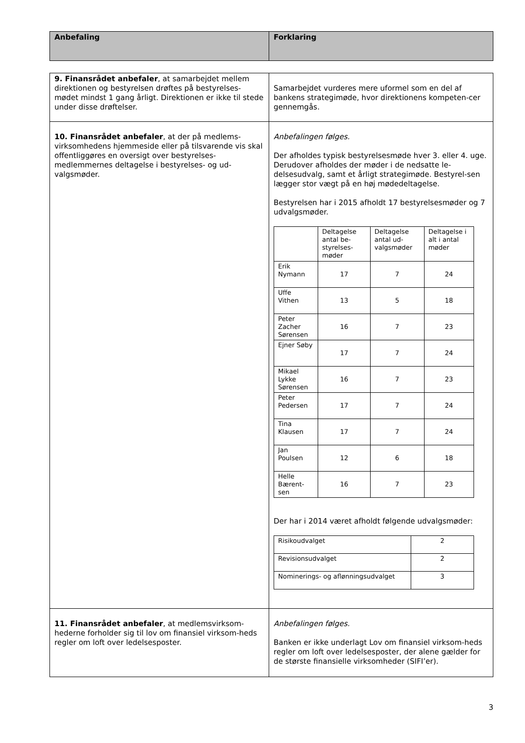| Anbefaling | Forklaring |
| 9. Finansrådet anbefaler , at samarbejdet mellem direktionen og bestyrelsen drøftes på bestyrelses-mødet mindst 1 gang årligt. Direktionen er ikke til stede under disse drøftelser. | Samarbejdet vurderes mere uformel som en del af bankens strategimøde, hvor direktionens kompeten-cer gennemgås. |
| 10. Finansrådet anbefaler , at der på medlems-virksomhedens hjemmeside eller på tilsvarende vis skal offentliggøres en oversigt over bestyrelses-medlemmernes deltagelse i bestyrelses- og ud-valgsmøder. | Anbefalingen følges. Der afholdes typisk bestyrelsesmøde hver 3. eller 4. uge. Derudover afholdes der møder i de nedsatte le-delsesudvalg, samt et årligt strategimøde. Bestyrel-sen lægger stor vægt på en høj mødedeltagelse. Bestyrelsen har i 2015 afholdt 17 bestyrelsesmøder og 7 udvalgsmøder. / / Deltagelse antal be-styrelses-møder / Deltagelse antal ud-valgsmøder / Deltagelse i alt i antal møder / / Erik Nymann / 17 / 7 / 24 / / Uffe Vithen / 13 / 5 / 18 / / Peter Zacher Sørensen / 16 / 7 / 23 / / Ejner Søby / 17 / 7 / 24 / / Mikael Lykke Sørensen / 16 / 7 / 23 / / Peter Pedersen / 17 / 7 / 24 / / Tina Klausen / 17 / 7 / 24 / / Jan Poulsen / 12 / 6 / 18 / / Helle Bærent-sen / 16 / 7 / 23 / Der har i 2014 været afholdt følgende udvalgsmøder: / Risikoudvalget / 2 / / Revisionsudvalget / 2 / / Nominerings- og aflønningsudvalget / 3 / |
| 11. Finansrådet anbefaler , at medlemsvirksom-hederne forholder sig til lov om finansiel virksom-heds regler om loft over ledelsesposter. | Anbefalingen følges. Banken er ikke underlagt Lov om finansiel virksom-heds regler om loft over ledelsesposter, der alene gælder for de største finansielle virksomheder (SIFI’er). |
3